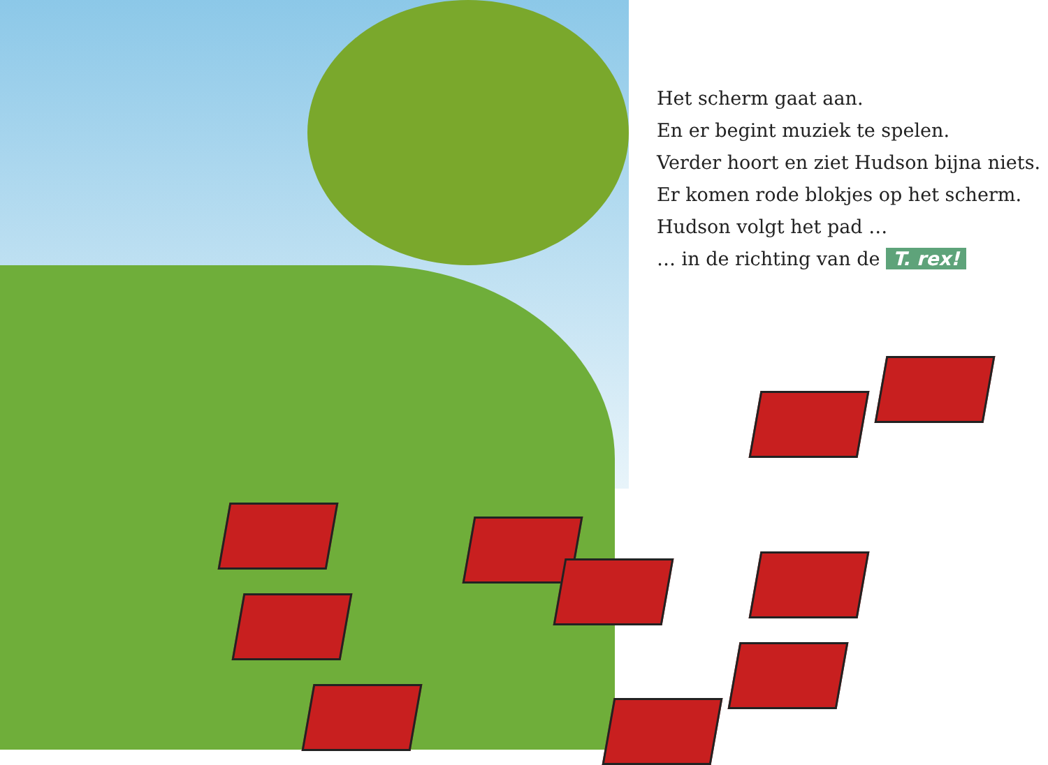Het scherm gaat aan.
En er begint muziek te spelen.
Verder hoort en ziet Hudson bijna niets.
Er komen rode blokjes op het scherm.
Hudson volgt het pad …
… in de richting van de T. rex!